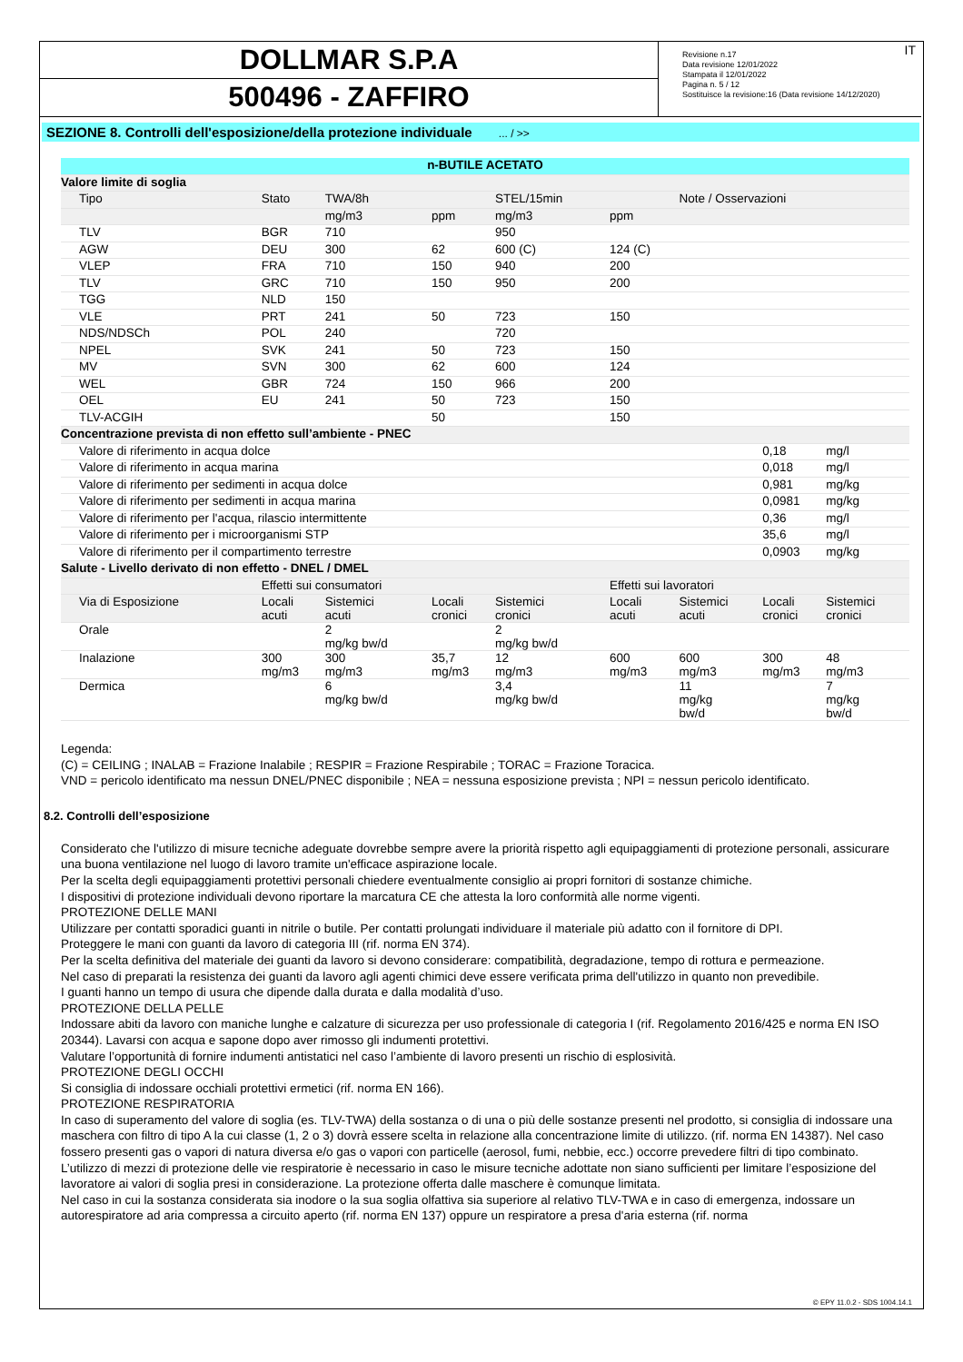© EPY 11.0.2 - SDS 1004.14.1
DOLLMAR S.P.A
500496 - ZAFFIRO
IT Revisione n.17
Data revisione 12/01/2022
Stampata il 12/01/2022
Pagina n. 5 / 12
Sostituisce la revisione:16 (Data revisione 14/12/2020)
SEZIONE 8. Controlli dell'esposizione/della protezione individuale ... / >>
| n-BUTILE ACETATO | | | | | | | | |
| Valore limite di soglia | | | | | | | | |
| Tipo | Stato | TWA/8h | | STEL/15min | | Note / Osservazioni | | |
| | | mg/m3 | ppm | mg/m3 | ppm | | | |
| TLV | BGR | 710 | | 950 | | | | |
| AGW | DEU | 300 | 62 | 600 (C) | 124 (C) | | | |
| VLEP | FRA | 710 | 150 | 940 | 200 | | | |
| TLV | GRC | 710 | 150 | 950 | 200 | | | |
| TGG | NLD | 150 | | | | | | |
| VLE | PRT | 241 | 50 | 723 | 150 | | | |
| NDS/NDSCh | POL | 240 | | 720 | | | | |
| NPEL | SVK | 241 | 50 | 723 | 150 | | | |
| MV | SVN | 300 | 62 | 600 | 124 | | | |
| WEL | GBR | 724 | 150 | 966 | 200 | | | |
| OEL | EU | 241 | 50 | 723 | 150 | | | |
| TLV-ACGIH | | | 50 | | 150 | | | |
| Concentrazione prevista di non effetto sull’ambiente - PNEC | | | | | | | | |
| Valore di riferimento in acqua dolce | | | | | | | 0,18 | mg/l |
| Valore di riferimento in acqua marina | | | | | | | 0,018 | mg/l |
| Valore di riferimento per sedimenti in acqua dolce | | | | | | | 0,981 | mg/kg |
| Valore di riferimento per sedimenti in acqua marina | | | | | | | 0,0981 | mg/kg |
| Valore di riferimento per l'acqua, rilascio intermittente | | | | | | | 0,36 | mg/l |
| Valore di riferimento per i microorganismi STP | | | | | | | 35,6 | mg/l |
| Valore di riferimento per il compartimento terrestre | | | | | | | 0,0903 | mg/kg |
| Salute - Livello derivato di non effetto - DNEL / DMEL | | | | | | | | |
| | Effetti sui consumatori | | | | Effetti sui lavoratori | | | |
| Via di Esposizione | Locali acuti | Sistemici acuti | Locali cronici | Sistemici cronici | Locali acuti | Sistemici acuti | Locali cronici | Sistemici cronici |
| Orale | | 2 mg/kg bw/d | | 2 mg/kg bw/d | | | | |
| Inalazione | 300 mg/m3 | 300 mg/m3 | 35,7 mg/m3 | 12 mg/m3 | 600 mg/m3 | 600 mg/m3 | 300 mg/m3 | 48 mg/m3 |
| Dermica | | 6 mg/kg bw/d | | 3,4 mg/kg bw/d | | 11 mg/kg bw/d | | 7 mg/kg bw/d |
Legenda:
(C) = CEILING ; INALAB = Frazione Inalabile ; RESPIR = Frazione Respirabile ; TORAC = Frazione Toracica.
VND = pericolo identificato ma nessun DNEL/PNEC disponibile ; NEA = nessuna esposizione prevista ; NPI = nessun pericolo identificato.
8.2. Controlli dell’esposizione
Considerato che l'utilizzo di misure tecniche adeguate dovrebbe sempre avere la priorità rispetto agli equipaggiamenti di protezione personali, assicurare una buona ventilazione nel luogo di lavoro tramite un'efficace aspirazione locale.
Per la scelta degli equipaggiamenti protettivi personali chiedere eventualmente consiglio ai propri fornitori di sostanze chimiche.
I dispositivi di protezione individuali devono riportare la marcatura CE che attesta la loro conformità alle norme vigenti.
PROTEZIONE DELLE MANI
Utilizzare per contatti sporadici guanti in nitrile o butile. Per contatti prolungati individuare il materiale più adatto con il fornitore di DPI.
Proteggere le mani con guanti da lavoro di categoria III (rif. norma EN 374).
Per la scelta definitiva del materiale dei guanti da lavoro si devono considerare: compatibilità, degradazione, tempo di rottura e permeazione.
Nel caso di preparati la resistenza dei guanti da lavoro agli agenti chimici deve essere verificata prima dell'utilizzo in quanto non prevedibile.
I guanti hanno un tempo di usura che dipende dalla durata e dalla modalità d’uso.
PROTEZIONE DELLA PELLE
Indossare abiti da lavoro con maniche lunghe e calzature di sicurezza per uso professionale di categoria I (rif. Regolamento 2016/425 e norma EN ISO 20344). Lavarsi con acqua e sapone dopo aver rimosso gli indumenti protettivi.
Valutare l’opportunità di fornire indumenti antistatici nel caso l’ambiente di lavoro presenti un rischio di esplosività.
PROTEZIONE DEGLI OCCHI
Si consiglia di indossare occhiali protettivi ermetici (rif. norma EN 166).
PROTEZIONE RESPIRATORIA
In caso di superamento del valore di soglia (es. TLV-TWA) della sostanza o di una o più delle sostanze presenti nel prodotto, si consiglia di indossare una maschera con filtro di tipo A la cui classe (1, 2 o 3) dovrà essere scelta in relazione alla concentrazione limite di utilizzo. (rif. norma EN 14387). Nel caso fossero presenti gas o vapori di natura diversa e/o gas o vapori con particelle (aerosol, fumi, nebbie, ecc.) occorre prevedere filtri di tipo combinato.
L’utilizzo di mezzi di protezione delle vie respiratorie è necessario in caso le misure tecniche adottate non siano sufficienti per limitare l’esposizione del lavoratore ai valori di soglia presi in considerazione. La protezione offerta dalle maschere è comunque limitata.
Nel caso in cui la sostanza considerata sia inodore o la sua soglia olfattiva sia superiore al relativo TLV-TWA e in caso di emergenza, indossare un autorespiratore ad aria compressa a circuito aperto (rif. norma EN 137) oppure un respiratore a presa d'aria esterna (rif. norma